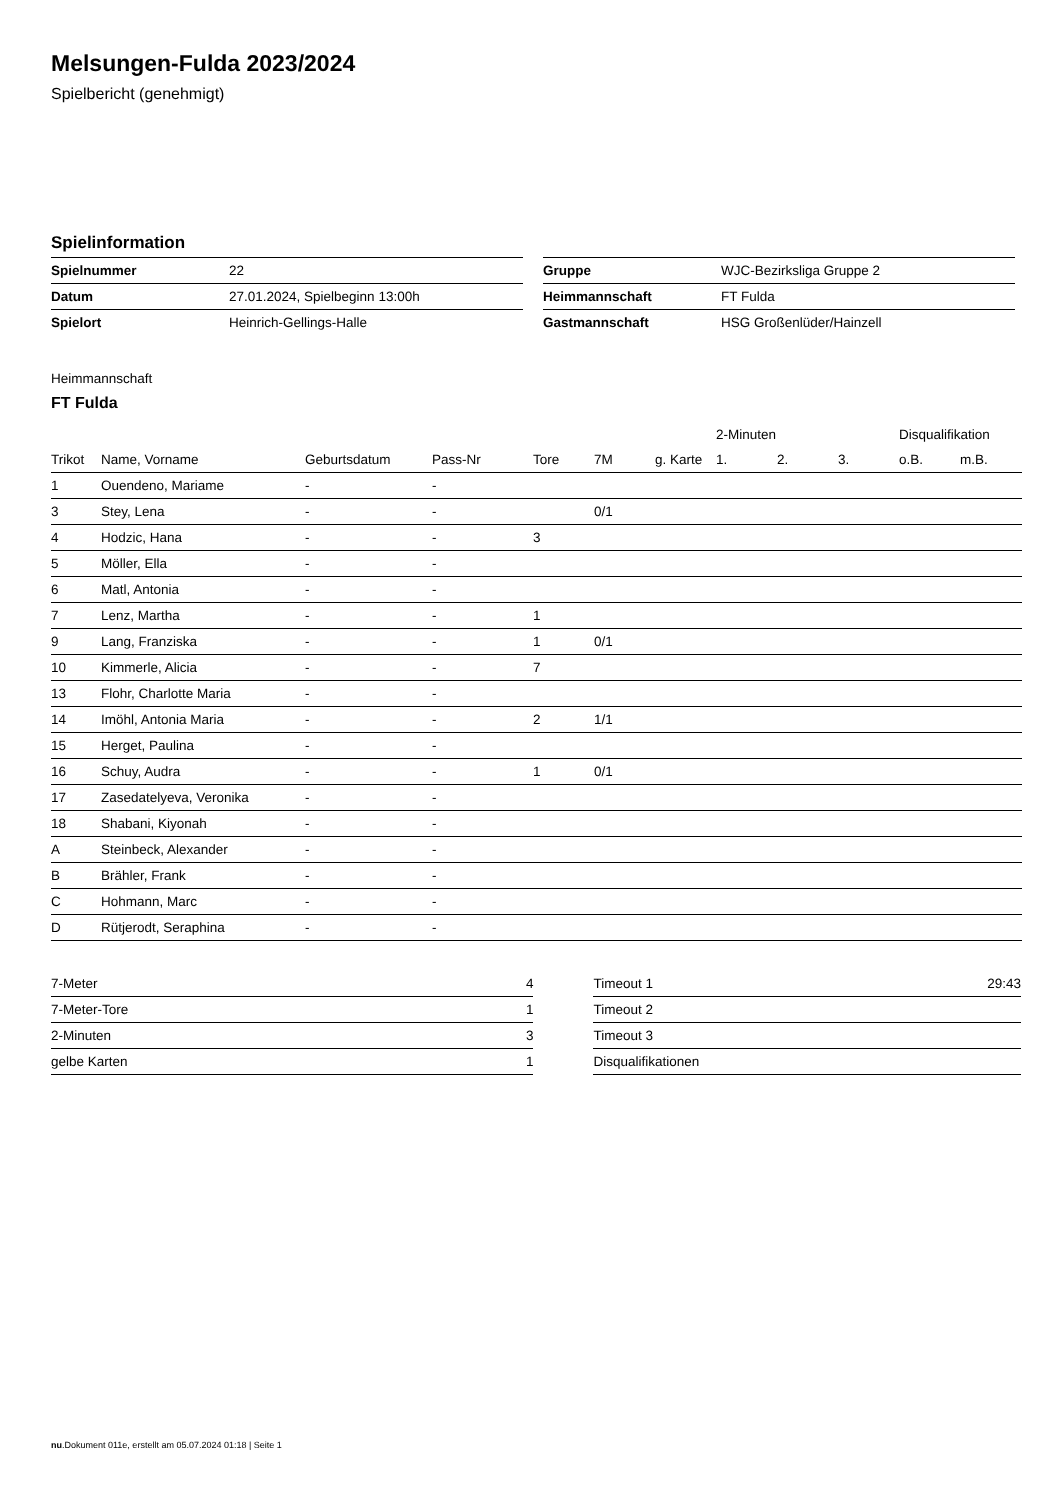Melsungen-Fulda 2023/2024
Spielbericht (genehmigt)
Spielinformation
| Spielnummer | 22 |
| Datum | 27.01.2024, Spielbeginn 13:00h |
| Spielort | Heinrich-Gellings-Halle |
| Gruppe | WJC-Bezirksliga Gruppe 2 |
| Heimmannschaft | FT Fulda |
| Gastmannschaft | HSG Großenlüder/Hainzell |
Heimmannschaft
FT Fulda
| | | | | | | | 2-Minuten | | | Disqualifikation | |
| --- | --- | --- | --- | --- | --- | --- | --- | --- | --- | --- | --- |
| Trikot | Name, Vorname | Geburtsdatum | Pass-Nr | Tore | 7M | g. Karte | 1. | 2. | 3. | o.B. | m.B. |
| 1 | Ouendeno, Mariame | - | - | | | | | | | | |
| 3 | Stey, Lena | - | - | | 0/1 | | | | | | |
| 4 | Hodzic, Hana | - | - | 3 | | | | | | | |
| 5 | Möller, Ella | - | - | | | | | | | | |
| 6 | Matl, Antonia | - | - | | | | | | | | |
| 7 | Lenz, Martha | - | - | 1 | | | | | | | |
| 9 | Lang, Franziska | - | - | 1 | 0/1 | | | | | | |
| 10 | Kimmerle, Alicia | - | - | 7 | | | | | | | |
| 13 | Flohr, Charlotte Maria | - | - | | | | | | | | |
| 14 | Imöhl, Antonia Maria | - | - | 2 | 1/1 | | | | | | |
| 15 | Herget, Paulina | - | - | | | | | | | | |
| 16 | Schuy, Audra | - | - | 1 | 0/1 | | | | | | |
| 17 | Zasedatelyeva, Veronika | - | - | | | | | | | | |
| 18 | Shabani, Kiyonah | - | - | | | | | | | | |
| A | Steinbeck, Alexander | - | - | | | | | | | | |
| B | Brähler, Frank | - | - | | | | | | | | |
| C | Hohmann, Marc | - | - | | | | | | | | |
| D | Rütjerodt, Seraphina | - | - | | | | | | | | |
| 7-Meter | 4 |
| 7-Meter-Tore | 1 |
| 2-Minuten | 3 |
| gelbe Karten | 1 |
| Timeout 1 | 29:43 |
| Timeout 2 | |
| Timeout 3 | |
| Disqualifikationen | |
nu.Dokument 011e, erstellt am 05.07.2024 01:18 | Seite 1